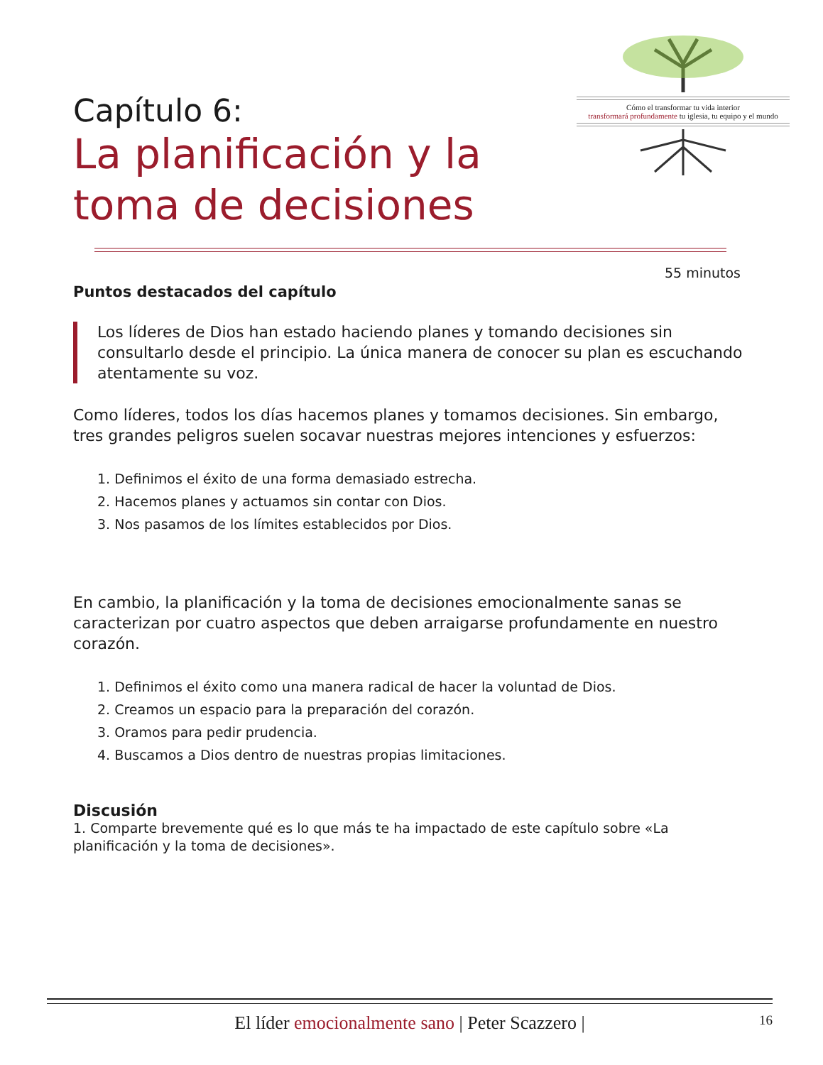Cómo el transformar tu vida interior
transformará profundamente tu iglesia, tu equipo y el mundo
Capítulo 6:
La planificación y la
toma de decisiones
55 minutos
Puntos destacados del capítulo
Los líderes de Dios han estado haciendo planes y tomando decisiones sin consultarlo desde el principio. La única manera de conocer su plan es escuchando atentamente su voz.
Como líderes, todos los días hacemos planes y tomamos decisiones. Sin embargo, tres grandes peligros suelen socavar nuestras mejores intenciones y esfuerzos:
1. Definimos el éxito de una forma demasiado estrecha.
2. Hacemos planes y actuamos sin contar con Dios.
3. Nos pasamos de los límites establecidos por Dios.
En cambio, la planificación y la toma de decisiones emocionalmente sanas se caracterizan por cuatro aspectos que deben arraigarse profundamente en nuestro corazón.
1. Definimos el éxito como una manera radical de hacer la voluntad de Dios.
2. Creamos un espacio para la preparación del corazón.
3. Oramos para pedir prudencia.
4. Buscamos a Dios dentro de nuestras propias limitaciones.
Discusión
1. Comparte brevemente qué es lo que más te ha impactado de este capítulo sobre «La planificación y la toma de decisiones».
El líder emocionalmente sano | Peter Scazzero | 16